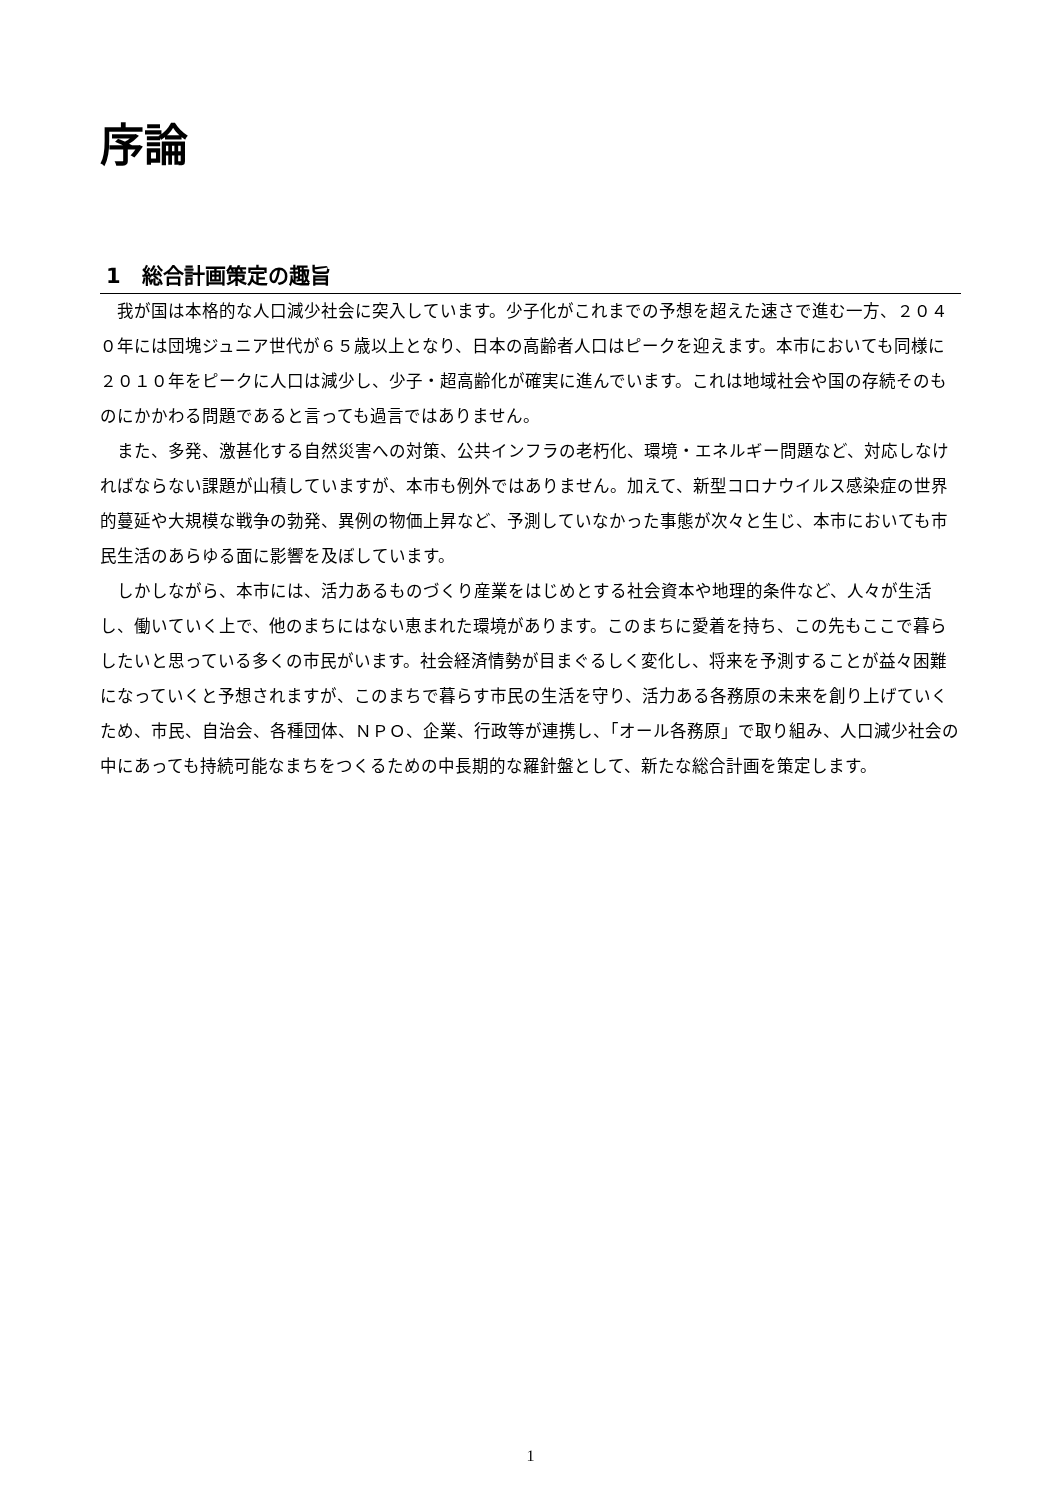序論
1　総合計画策定の趣旨
我が国は本格的な人口減少社会に突入しています。少子化がこれまでの予想を超えた速さで進む一方、２０４０年には団塊ジュニア世代が６５歳以上となり、日本の高齢者人口はピークを迎えます。本市においても同様に２０１０年をピークに人口は減少し、少子・超高齢化が確実に進んでいます。これは地域社会や国の存続そのものにかかわる問題であると言っても過言ではありません。
また、多発、激甚化する自然災害への対策、公共インフラの老朽化、環境・エネルギー問題など、対応しなければならない課題が山積していますが、本市も例外ではありません。加えて、新型コロナウイルス感染症の世界的蔓延や大規模な戦争の勃発、異例の物価上昇など、予測していなかった事態が次々と生じ、本市においても市民生活のあらゆる面に影響を及ぼしています。
しかしながら、本市には、活力あるものづくり産業をはじめとする社会資本や地理的条件など、人々が生活し、働いていく上で、他のまちにはない恵まれた環境があります。このまちに愛着を持ち、この先もここで暮らしたいと思っている多くの市民がいます。社会経済情勢が目まぐるしく変化し、将来を予測することが益々困難になっていくと予想されますが、このまちで暮らす市民の生活を守り、活力ある各務原の未来を創り上げていくため、市民、自治会、各種団体、ＮＰＯ、企業、行政等が連携し、「オール各務原」で取り組み、人口減少社会の中にあっても持続可能なまちをつくるための中長期的な羅針盤として、新たな総合計画を策定します。
1